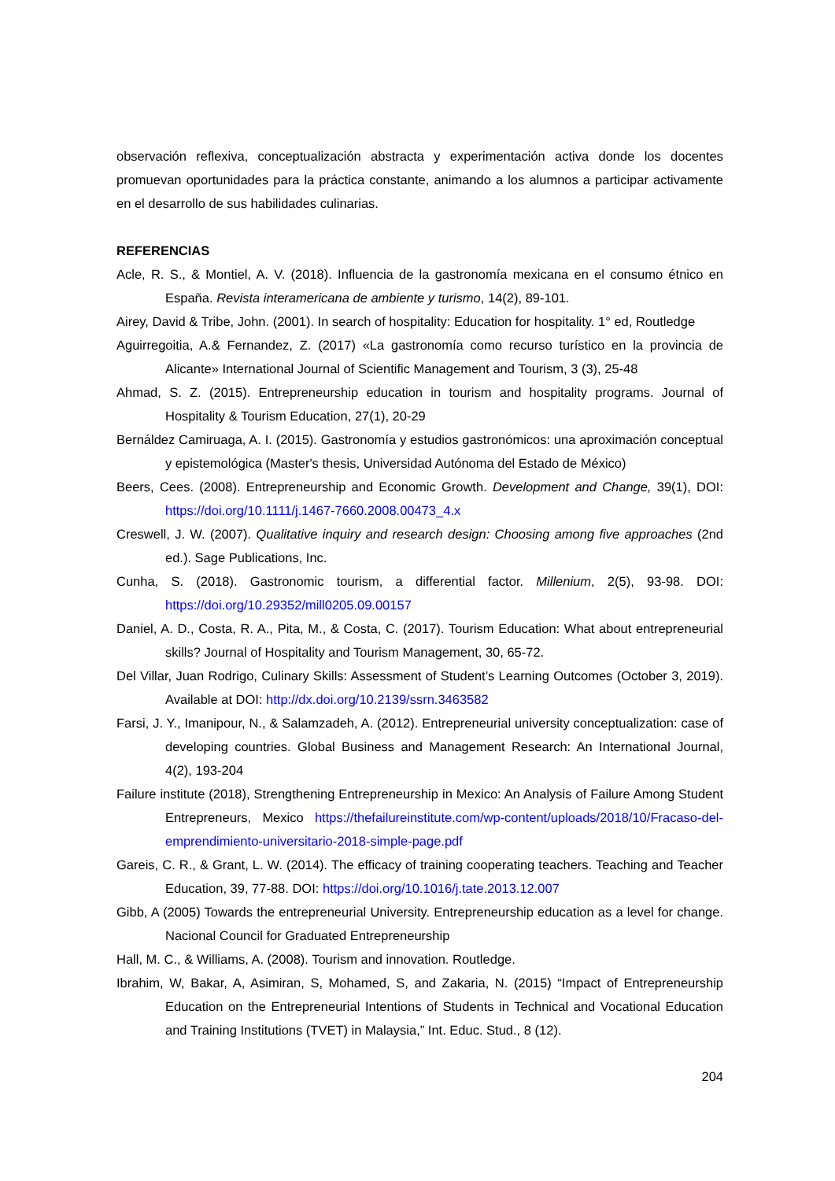observación reflexiva, conceptualización abstracta y experimentación activa donde los docentes promuevan oportunidades para la práctica constante, animando a los alumnos a participar activamente en el desarrollo de sus habilidades culinarias.
REFERENCIAS
Acle, R. S., & Montiel, A. V. (2018). Influencia de la gastronomía mexicana en el consumo étnico en España. Revista interamericana de ambiente y turismo, 14(2), 89-101.
Airey, David & Tribe, John. (2001). In search of hospitality: Education for hospitality. 1° ed, Routledge
Aguirregoitia, A.& Fernandez, Z. (2017) «La gastronomía como recurso turístico en la provincia de Alicante» International Journal of Scientific Management and Tourism, 3 (3), 25-48
Ahmad, S. Z. (2015). Entrepreneurship education in tourism and hospitality programs. Journal of Hospitality & Tourism Education, 27(1), 20-29
Bernáldez Camiruaga, A. I. (2015). Gastronomía y estudios gastronómicos: una aproximación conceptual y epistemológica (Master's thesis, Universidad Autónoma del Estado de México)
Beers, Cees. (2008). Entrepreneurship and Economic Growth. Development and Change, 39(1), DOI: https://doi.org/10.1111/j.1467-7660.2008.00473_4.x
Creswell, J. W. (2007). Qualitative inquiry and research design: Choosing among five approaches (2nd ed.). Sage Publications, Inc.
Cunha, S. (2018). Gastronomic tourism, a differential factor. Millenium, 2(5), 93-98. DOI: https://doi.org/10.29352/mill0205.09.00157
Daniel, A. D., Costa, R. A., Pita, M., & Costa, C. (2017). Tourism Education: What about entrepreneurial skills? Journal of Hospitality and Tourism Management, 30, 65-72.
Del Villar, Juan Rodrigo, Culinary Skills: Assessment of Student’s Learning Outcomes (October 3, 2019). Available at DOI: http://dx.doi.org/10.2139/ssrn.3463582
Farsi, J. Y., Imanipour, N., & Salamzadeh, A. (2012). Entrepreneurial university conceptualization: case of developing countries. Global Business and Management Research: An International Journal, 4(2), 193-204
Failure institute (2018), Strengthening Entrepreneurship in Mexico: An Analysis of Failure Among Student Entrepreneurs, Mexico https://thefailureinstitute.com/wp-content/uploads/2018/10/Fracaso-del-emprendimiento-universitario-2018-simple-page.pdf
Gareis, C. R., & Grant, L. W. (2014). The efficacy of training cooperating teachers. Teaching and Teacher Education, 39, 77-88. DOI: https://doi.org/10.1016/j.tate.2013.12.007
Gibb, A (2005) Towards the entrepreneurial University. Entrepreneurship education as a level for change. Nacional Council for Graduated Entrepreneurship
Hall, M. C., & Williams, A. (2008). Tourism and innovation. Routledge.
Ibrahim, W, Bakar, A, Asimiran, S, Mohamed, S, and Zakaria, N. (2015) “Impact of Entrepreneurship Education on the Entrepreneurial Intentions of Students in Technical and Vocational Education and Training Institutions (TVET) in Malaysia,” Int. Educ. Stud., 8 (12).
204